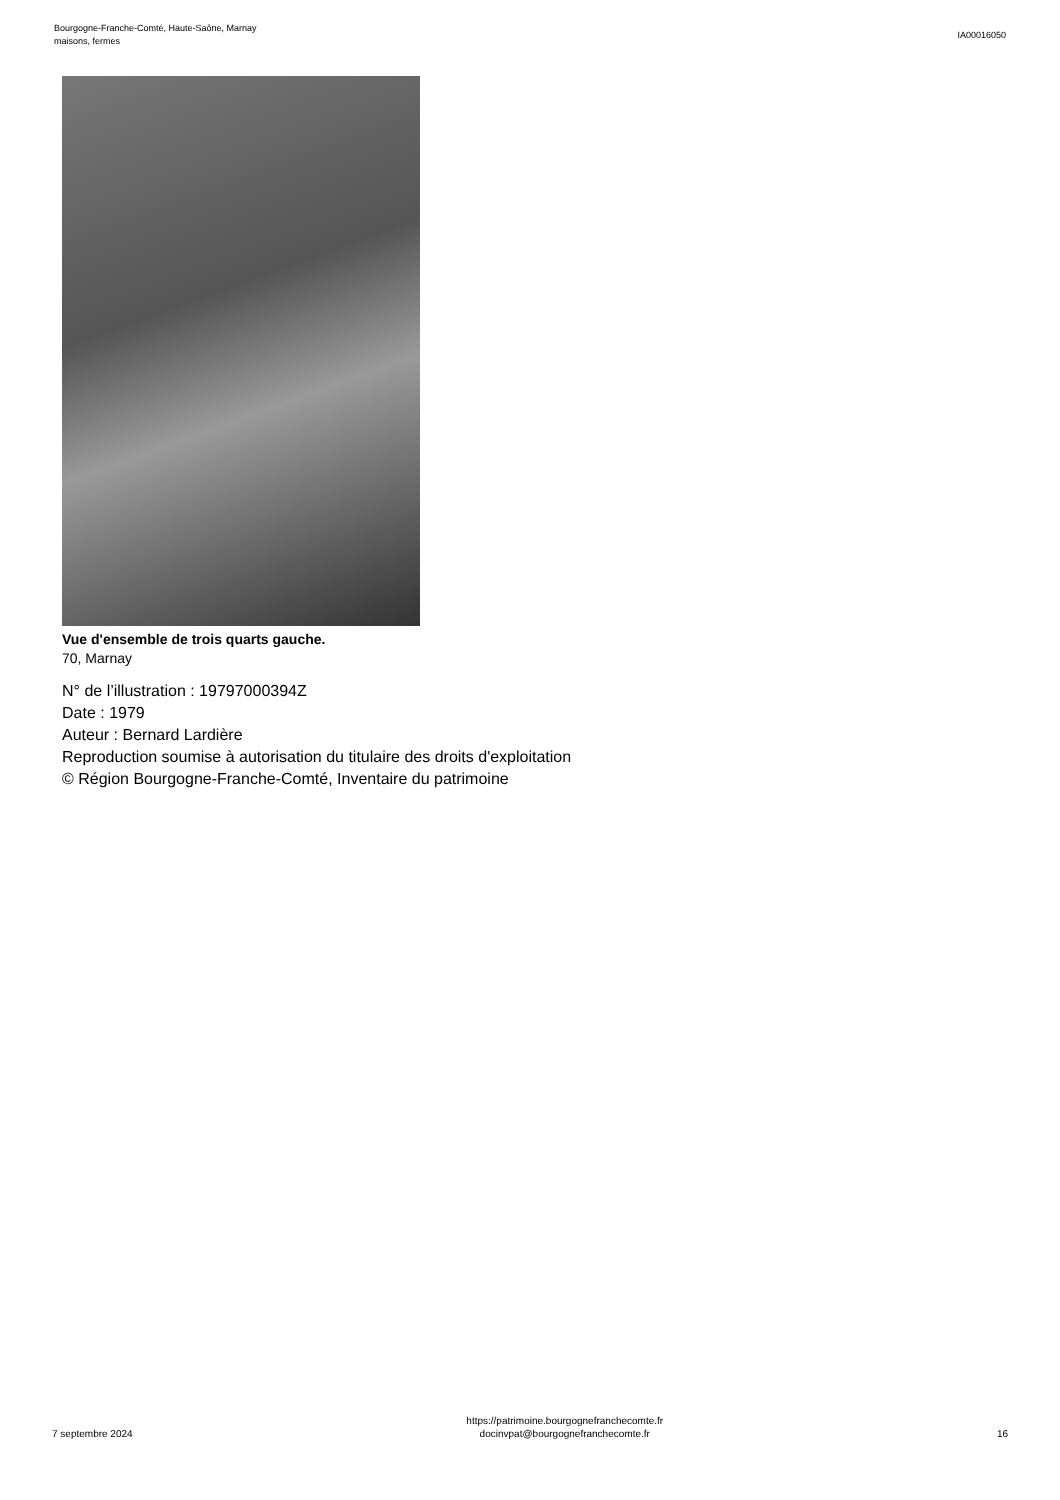Bourgogne-Franche-Comté, Haute-Saône, Marnay
maisons, fermes
IA00016050
Vue d'ensemble de trois quarts gauche.
70, Marnay
N° de l’illustration : 19797000394Z
Date : 1979
Auteur : Bernard Lardière
Reproduction soumise à autorisation du titulaire des droits d'exploitation
© Région Bourgogne-Franche-Comté, Inventaire du patrimoine
7 septembre 2024
https://patrimoine.bourgognefranchecomte.fr
docinvpat@bourgognefranchecomte.fr
16